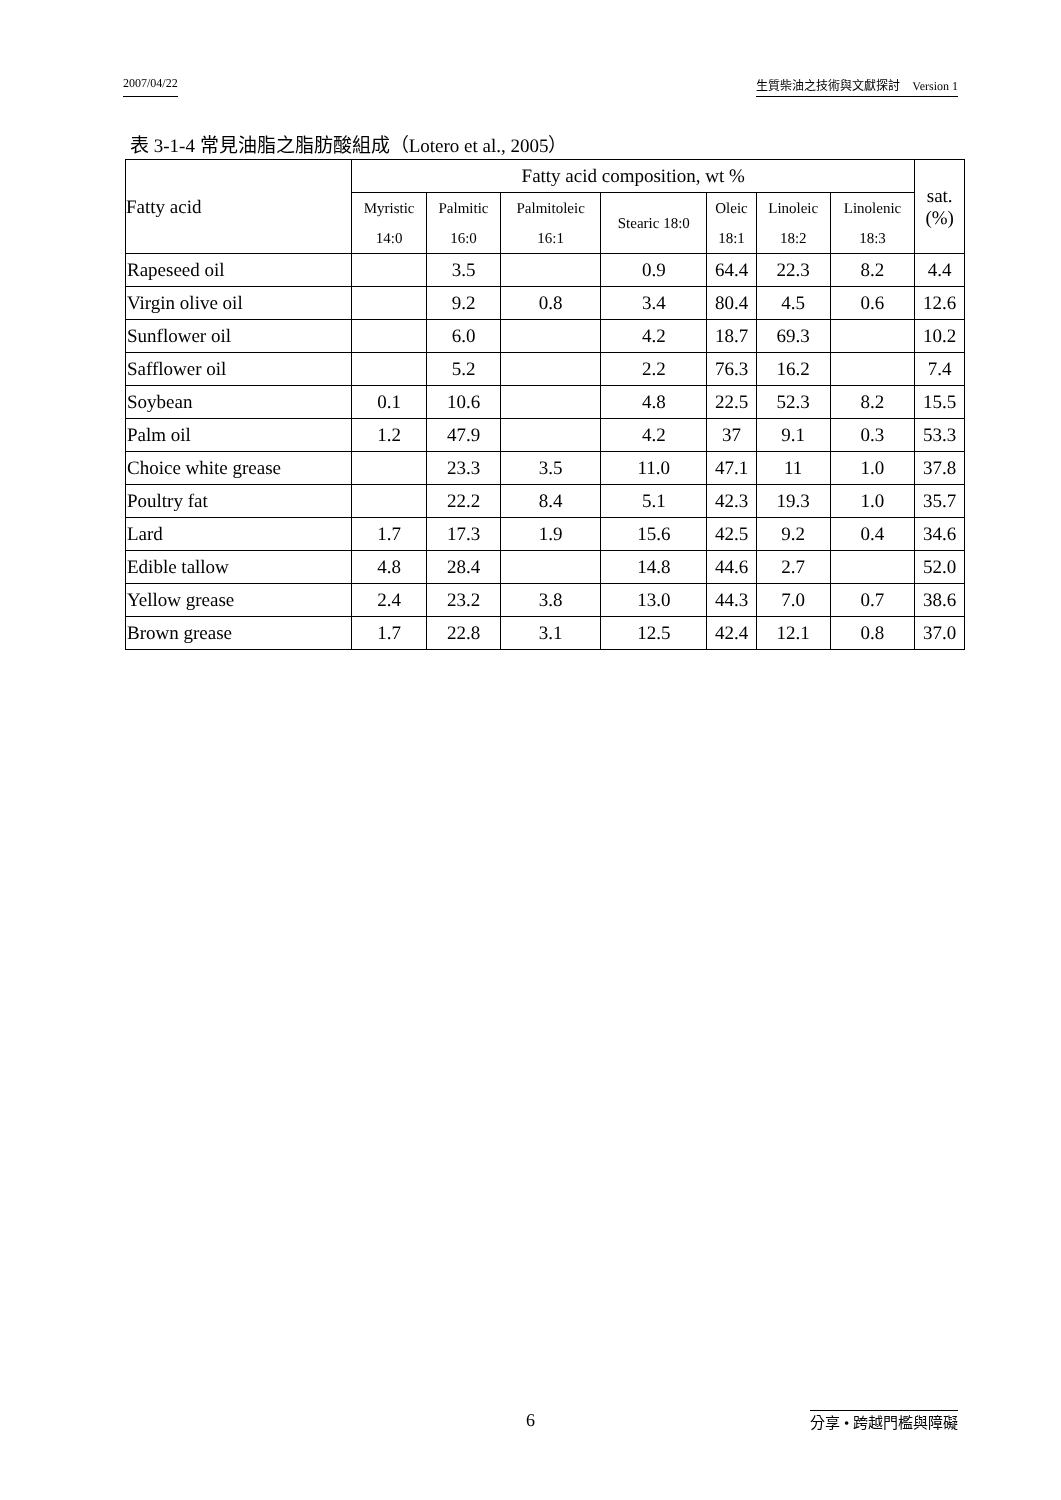2007/04/22 生質柴油之技術與文獻探討　Version 1
表 3-1-4 常見油脂之脂肪酸組成（Lotero et al., 2005）
| Fatty acid | Fatty acid composition, wt % | | | | | | | sat. (%) |
| --- | --- | --- | --- | --- | --- | --- | --- | --- |
| | Myristic 14:0 | Palmitic 16:0 | Palmitoleic 16:1 | Stearic 18:0 | Oleic 18:1 | Linoleic 18:2 | Linolenic 18:3 | |
| Rapeseed oil | | 3.5 | | 0.9 | 64.4 | 22.3 | 8.2 | 4.4 |
| Virgin olive oil | | 9.2 | 0.8 | 3.4 | 80.4 | 4.5 | 0.6 | 12.6 |
| Sunflower oil | | 6.0 | | 4.2 | 18.7 | 69.3 | | 10.2 |
| Safflower oil | | 5.2 | | 2.2 | 76.3 | 16.2 | | 7.4 |
| Soybean | 0.1 | 10.6 | | 4.8 | 22.5 | 52.3 | 8.2 | 15.5 |
| Palm oil | 1.2 | 47.9 | | 4.2 | 37 | 9.1 | 0.3 | 53.3 |
| Choice white grease | | 23.3 | 3.5 | 11.0 | 47.1 | 11 | 1.0 | 37.8 |
| Poultry fat | | 22.2 | 8.4 | 5.1 | 42.3 | 19.3 | 1.0 | 35.7 |
| Lard | 1.7 | 17.3 | 1.9 | 15.6 | 42.5 | 9.2 | 0.4 | 34.6 |
| Edible tallow | 4.8 | 28.4 | | 14.8 | 44.6 | 2.7 | | 52.0 |
| Yellow grease | 2.4 | 23.2 | 3.8 | 13.0 | 44.3 | 7.0 | 0.7 | 38.6 |
| Brown grease | 1.7 | 22.8 | 3.1 | 12.5 | 42.4 | 12.1 | 0.8 | 37.0 |
6 分享 • 跨越門檻與障礙